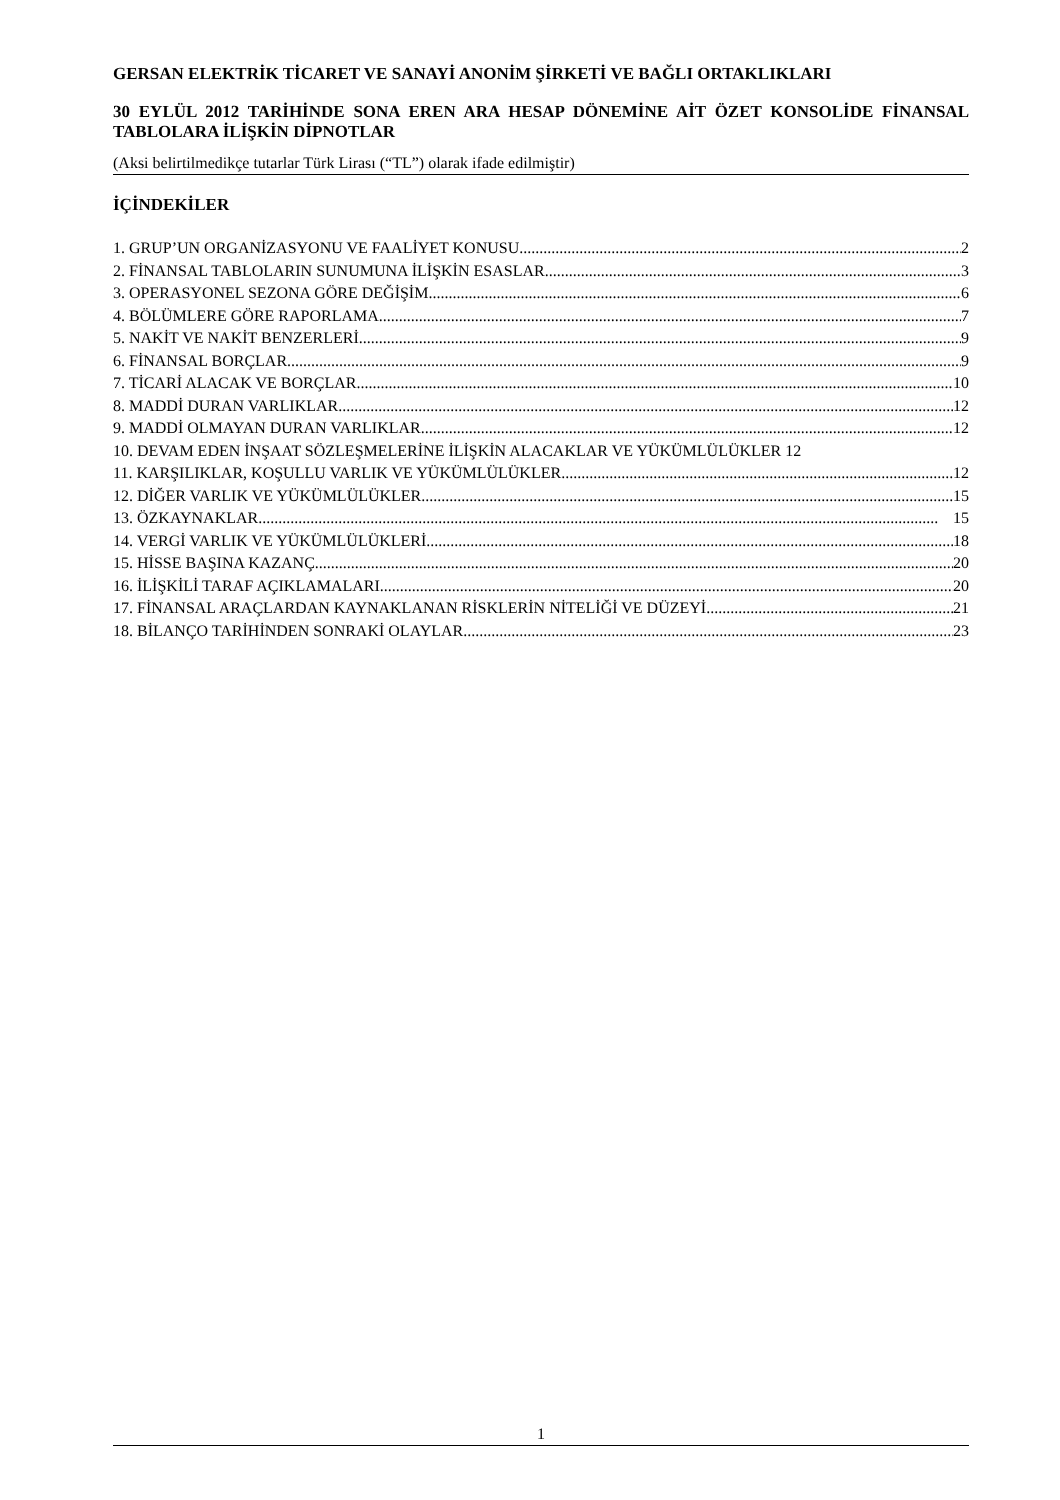GERSAN ELEKTRİK TİCARET VE SANAYİ ANONİM ŞİRKETİ VE BAĞLI ORTAKLIKLARI
30 EYLÜL 2012 TARİHİNDE SONA EREN ARA HESAP DÖNEMİNE AİT ÖZET KONSOLİDE FİNANSAL TABLOLARA İLİŞKİN DİPNOTLAR
(Aksi belirtilmedikçe tutarlar Türk Lirası (“TL”) olarak ifade edilmiştir)
İÇİNDEKİLER
1. GRUP’UN ORGANİZASYONU VE FAALİYET KONUSU 2
2. FİNANSAL TABLOLARIN SUNUMUNA İLİŞKİN ESASLAR 3
3. OPERASYONEL SEZONA GÖRE DEĞİŞİM 6
4. BÖLÜMLERE GÖRE RAPORLAMA 7
5. NAKİT VE NAKİT BENZERLERİ 9
6. FİNANSAL BORÇLAR 9
7. TİCARİ ALACAK VE BORÇLAR 10
8. MADDİ DURAN VARLIKLAR 12
9. MADDİ OLMAYAN DURAN VARLIKLAR 12
10. DEVAM EDEN İNŞAAT SÖZLEŞMELERİNE İLİŞKİN ALACAKLAR VE YÜKÜMLÜLÜKLER 12
11. KARŞILIKLAR, KOŞULLU VARLIK VE YÜKÜMLÜLÜKLER 12
12. DİĞER VARLIK VE YÜKÜMLÜLÜKLER 15
13. ÖZKAYNAKLAR 15
14. VERGİ VARLIK VE YÜKÜMLÜLÜKLERİ 18
15. HİSSE BAŞINA KAZANÇ 20
16. İLİŞKİLİ TARAF AÇIKLAMALARI 20
17. FİNANSAL ARAÇLARDAN KAYNAKLANAN RİSKLERİN NİTELİĞİ VE DÜZEYİ 21
18. BİLANÇO TARİHİNDEN SONRAKİ OLAYLAR 23
1